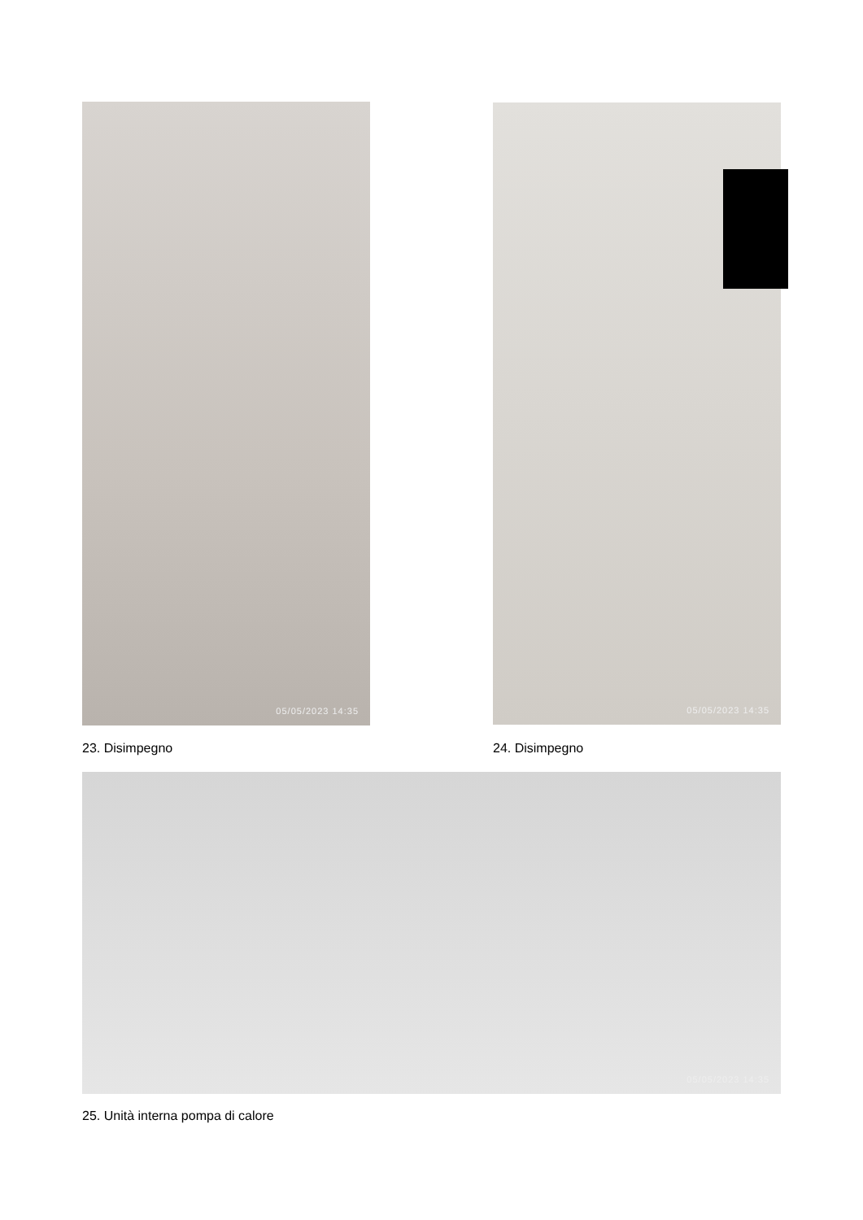05/05/2023 14:35 05/05/2023 14:35
23. Disimpegno 24. Disimpegno
05/05/2023 14:35
25. Unità interna pompa di calore